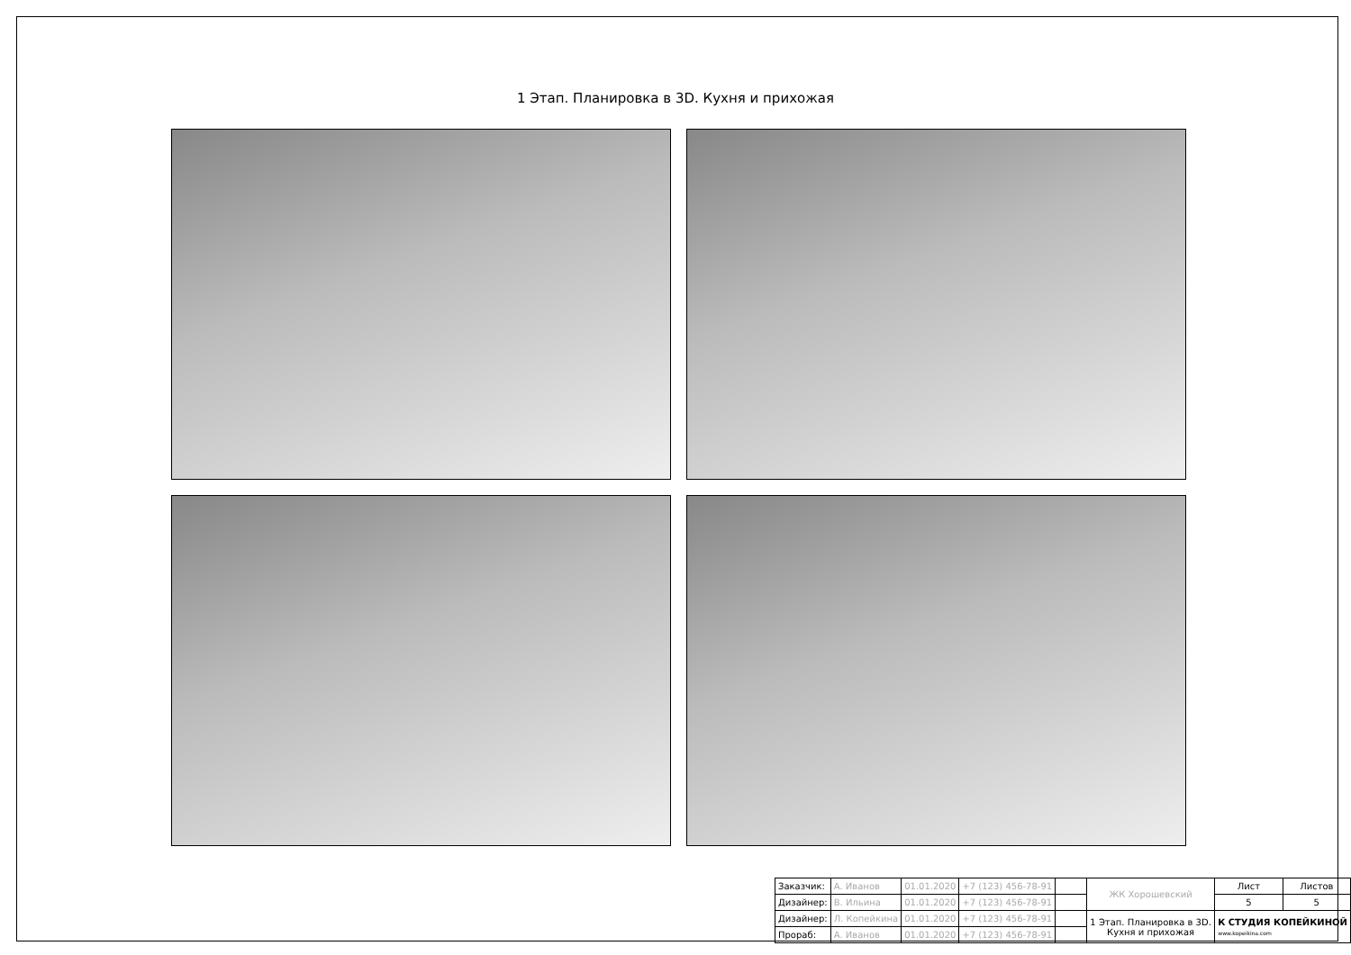1 Этап. Планировка в 3D. Кухня и прихожая
| Заказчик: | А. Иванов | 01.01.2020 | +7 (123) 456-78-91 | | ЖК Хорошевский | Лист | Листов |
| Дизайнер: | В. Ильина | 01.01.2020 | +7 (123) 456-78-91 | | | 5 | 5 |
| Дизайнер: | Л. Копейкина | 01.01.2020 | +7 (123) 456-78-91 | | 1 Этап. Планировка в 3D. Кухня и прихожая | К СТУДИЯ КОПЕЙКИНОЙ www.kopeikina.com | |
| Прораб: | А. Иванов | 01.01.2020 | +7 (123) 456-78-91 | | | | |